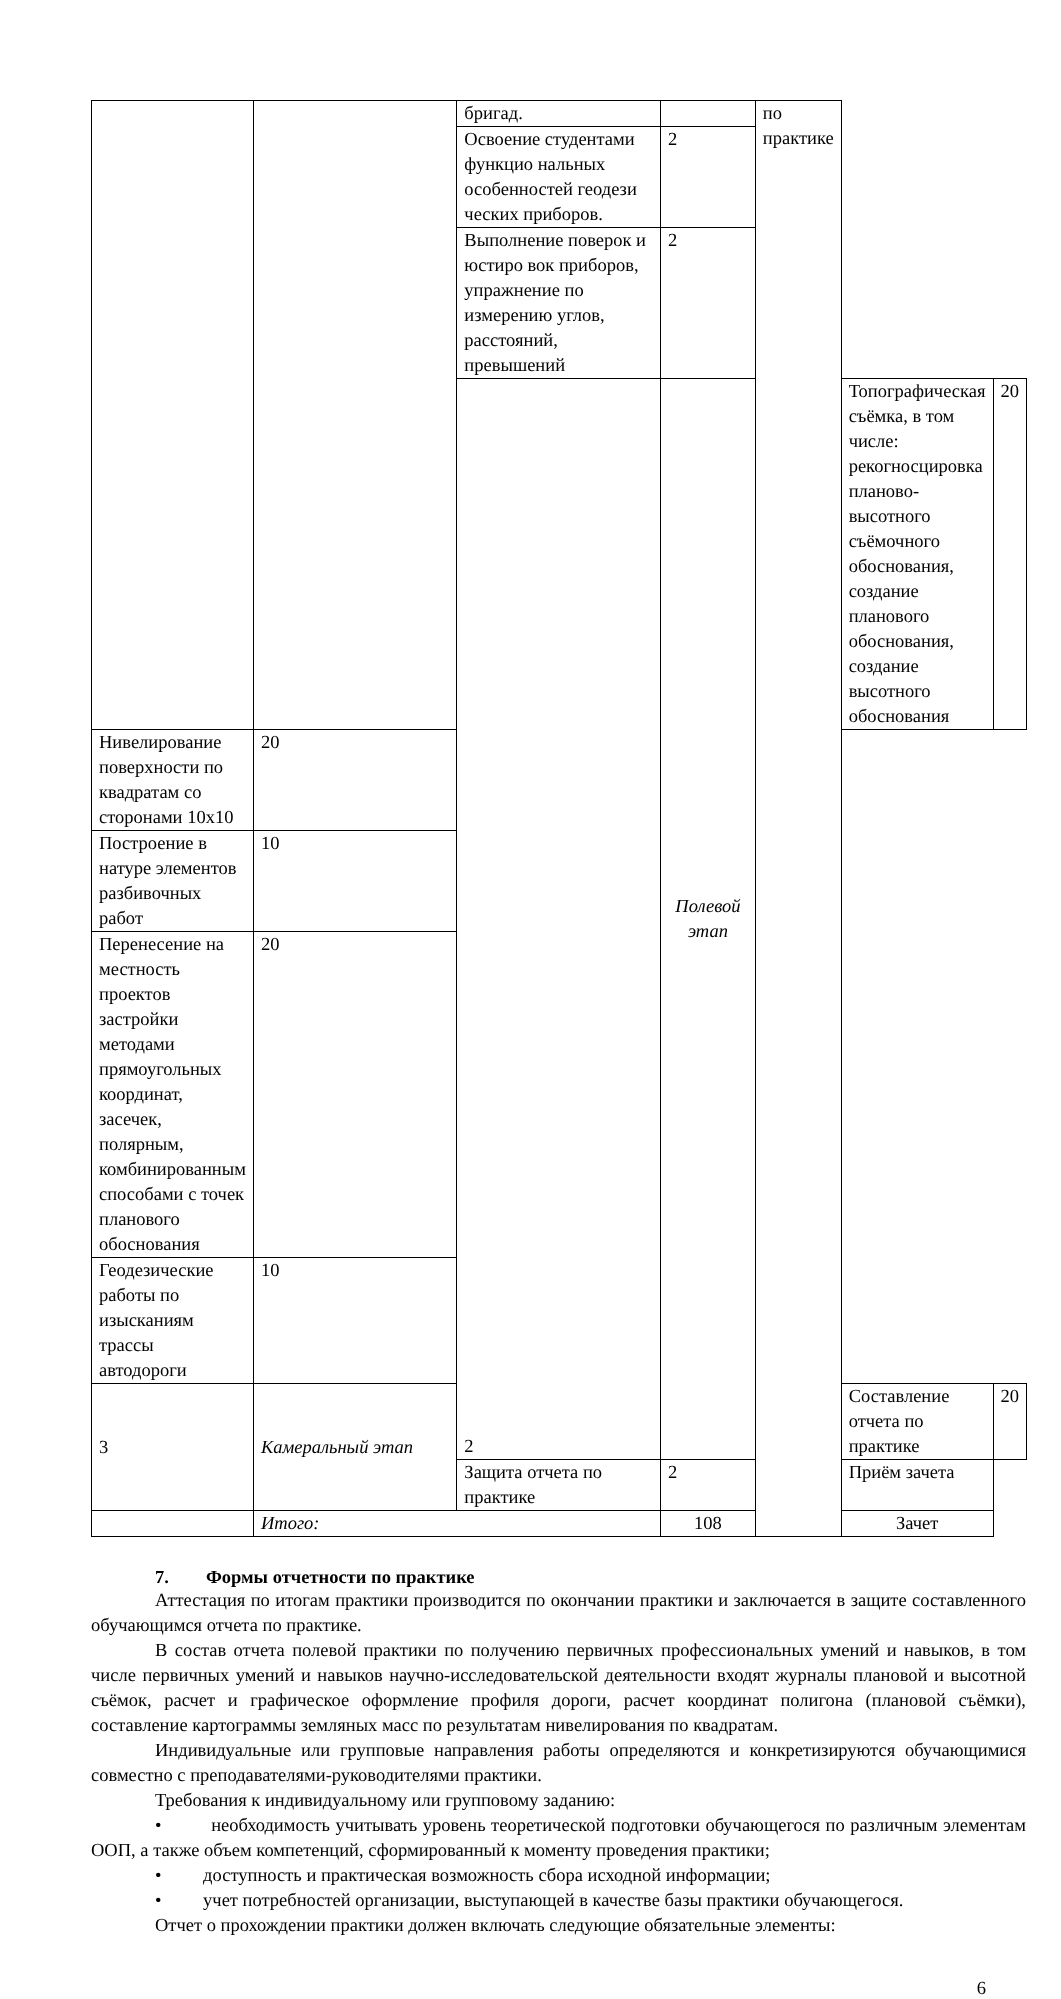| | | бригад. | | по практике | | |
| | | Освоение студентами функцио нальных особенностей геодези ческих приборов. | 2 | | | |
| | | Выполнение поверок и юстиро вок приборов, упражнение по измерению углов, расстояний, превышений | 2 | | | |
| | | 2 | Полевой этап | | Топографическая съёмка, в том числе: рекогносцировка планово-высотного съёмочного обоснования, создание планового обоснования, создание высотного обоснования | 20 |
| Нивелирование поверхности по квадратам со сторонами 10х10 | 20 | | | | | |
| Построение в натуре элементов разбивочных работ | 10 | | | | | |
| Перенесение на местность проектов застройки методами прямоугольных координат, засечек, полярным, комбинированным способами с точек планового обоснования | 20 | | | | | |
| Геодезические работы по изысканиям трассы автодороги | 10 | | | | | |
| 3 | Камеральный этап | | | | Составление отчета по практике | 20 |
| | | Защита отчета по практике | 2 | | Приём зачета | |
| | Итого: | | 108 | | Зачет | |
7. Формы отчетности по практике
Аттестация по итогам практики производится по окончании практики и заключается в защите составленного обучающимся отчета по практике.
В состав отчета полевой практики по получению первичных профессиональных умений и навыков, в том числе первичных умений и навыков научно-исследовательской деятельности входят журналы плановой и высотной съёмок, расчет и графическое оформление профиля дороги, расчет координат полигона (плановой съёмки), составление картограммы земляных масс по результатам нивелирования по квадратам.
Индивидуальные или групповые направления работы определяются и конкретизируются обучающимися совместно с преподавателями-руководителями практики.
Требования к индивидуальному или групповому заданию:
• необходимость учитывать уровень теоретической подготовки обучающегося по различным элементам ООП, а также объем компетенций, сформированный к моменту проведения практики;
• доступность и практическая возможность сбора исходной информации;
• учет потребностей организации, выступающей в качестве базы практики обучающегося.
Отчет о прохождении практики должен включать следующие обязательные элементы:
6